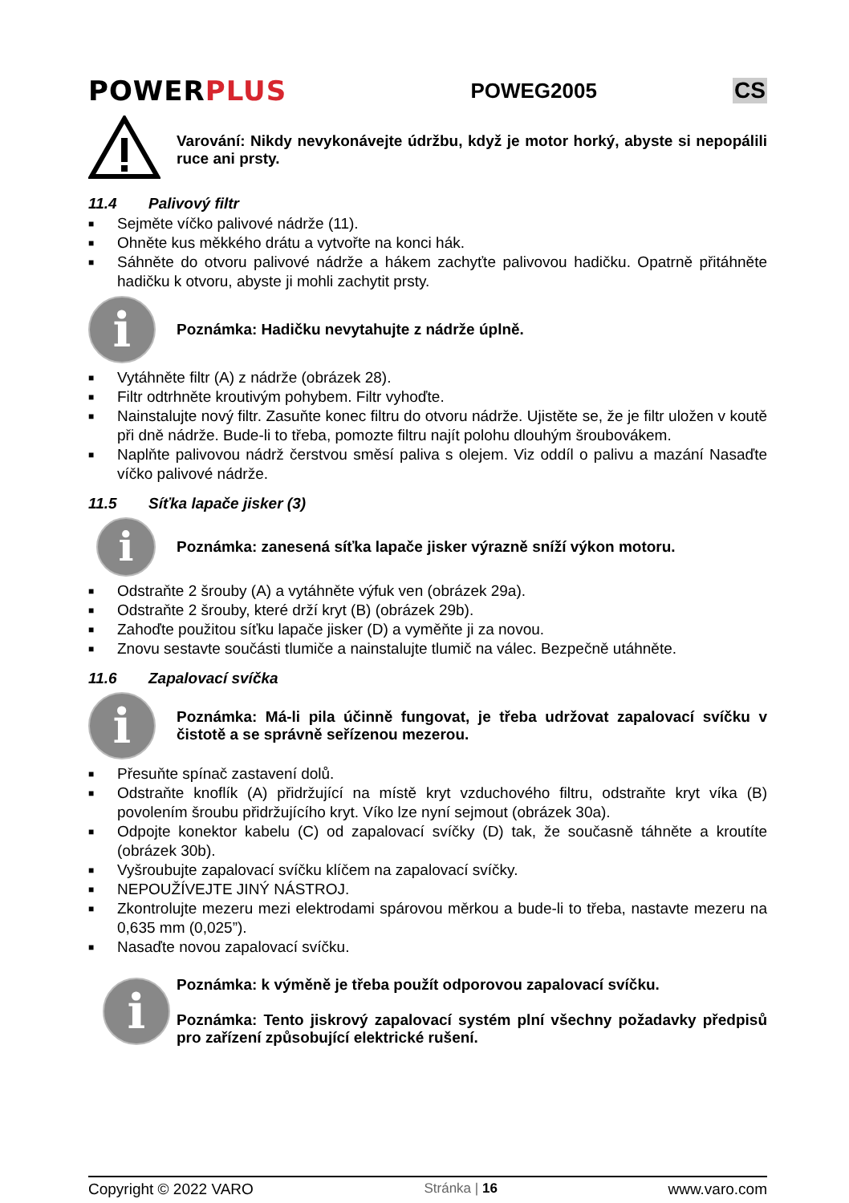POWERPLUS
POWEG2005 CS
Varování: Nikdy nevykonávejte údržbu, když je motor horký, abyste si nepopálili ruce ani prsty.
11.4 Palivový filtr
■ Sejměte víčko palivové nádrže (11).
■ Ohněte kus měkkého drátu a vytvořte na konci hák.
■ Sáhněte do otvoru palivové nádrže a hákem zachyťte palivovou hadičku. Opatrně přitáhněte hadičku k otvoru, abyste ji mohli zachytit prsty.
i
Poznámka: Hadičku nevytahujte z nádrže úplně.
■ Vytáhněte filtr (A) z nádrže (obrázek 28).
■ Filtr odtrhněte kroutivým pohybem. Filtr vyhoďte.
■ Nainstalujte nový filtr. Zasuňte konec filtru do otvoru nádrže. Ujistěte se, že je filtr uložen v koutě při dně nádrže. Bude-li to třeba, pomozte filtru najít polohu dlouhým šroubovákem.
■ Naplňte palivovou nádrž čerstvou směsí paliva s olejem. Viz oddíl o palivu a mazání Nasaďte víčko palivové nádrže.
11.5 Síťka lapače jisker (3)
i
Poznámka: zanesená síťka lapače jisker výrazně sníží výkon motoru.
■ Odstraňte 2 šrouby (A) a vytáhněte výfuk ven (obrázek 29a).
■ Odstraňte 2 šrouby, které drží kryt (B) (obrázek 29b).
■ Zahoďte použitou síťku lapače jisker (D) a vyměňte ji za novou.
■ Znovu sestavte součásti tlumiče a nainstalujte tlumič na válec. Bezpečně utáhněte.
11.6 Zapalovací svíčka
i
Poznámka: Má-li pila účinně fungovat, je třeba udržovat zapalovací svíčku v čistotě a se správně seřízenou mezerou.
■ Přesuňte spínač zastavení dolů.
■ Odstraňte knoflík (A) přidržující na místě kryt vzduchového filtru, odstraňte kryt víka (B) povolením šroubu přidržujícího kryt. Víko lze nyní sejmout (obrázek 30a).
■ Odpojte konektor kabelu (C) od zapalovací svíčky (D) tak, že současně táhněte a kroutíte (obrázek 30b).
■ Vyšroubujte zapalovací svíčku klíčem na zapalovací svíčky.
■ NEPOUŽÍVEJTE JINÝ NÁSTROJ.
■ Zkontrolujte mezeru mezi elektrodami spárovou měrkou a bude-li to třeba, nastavte mezeru na 0,635 mm (0,025”).
■ Nasaďte novou zapalovací svíčku.
i
Poznámka: k výměně je třeba použít odporovou zapalovací svíčku.
Poznámka: Tento jiskrový zapalovací systém plní všechny požadavky předpisů pro zařízení způsobující elektrické rušení.
Copyright © 2022 VARO Stránka | 16 www.varo.com